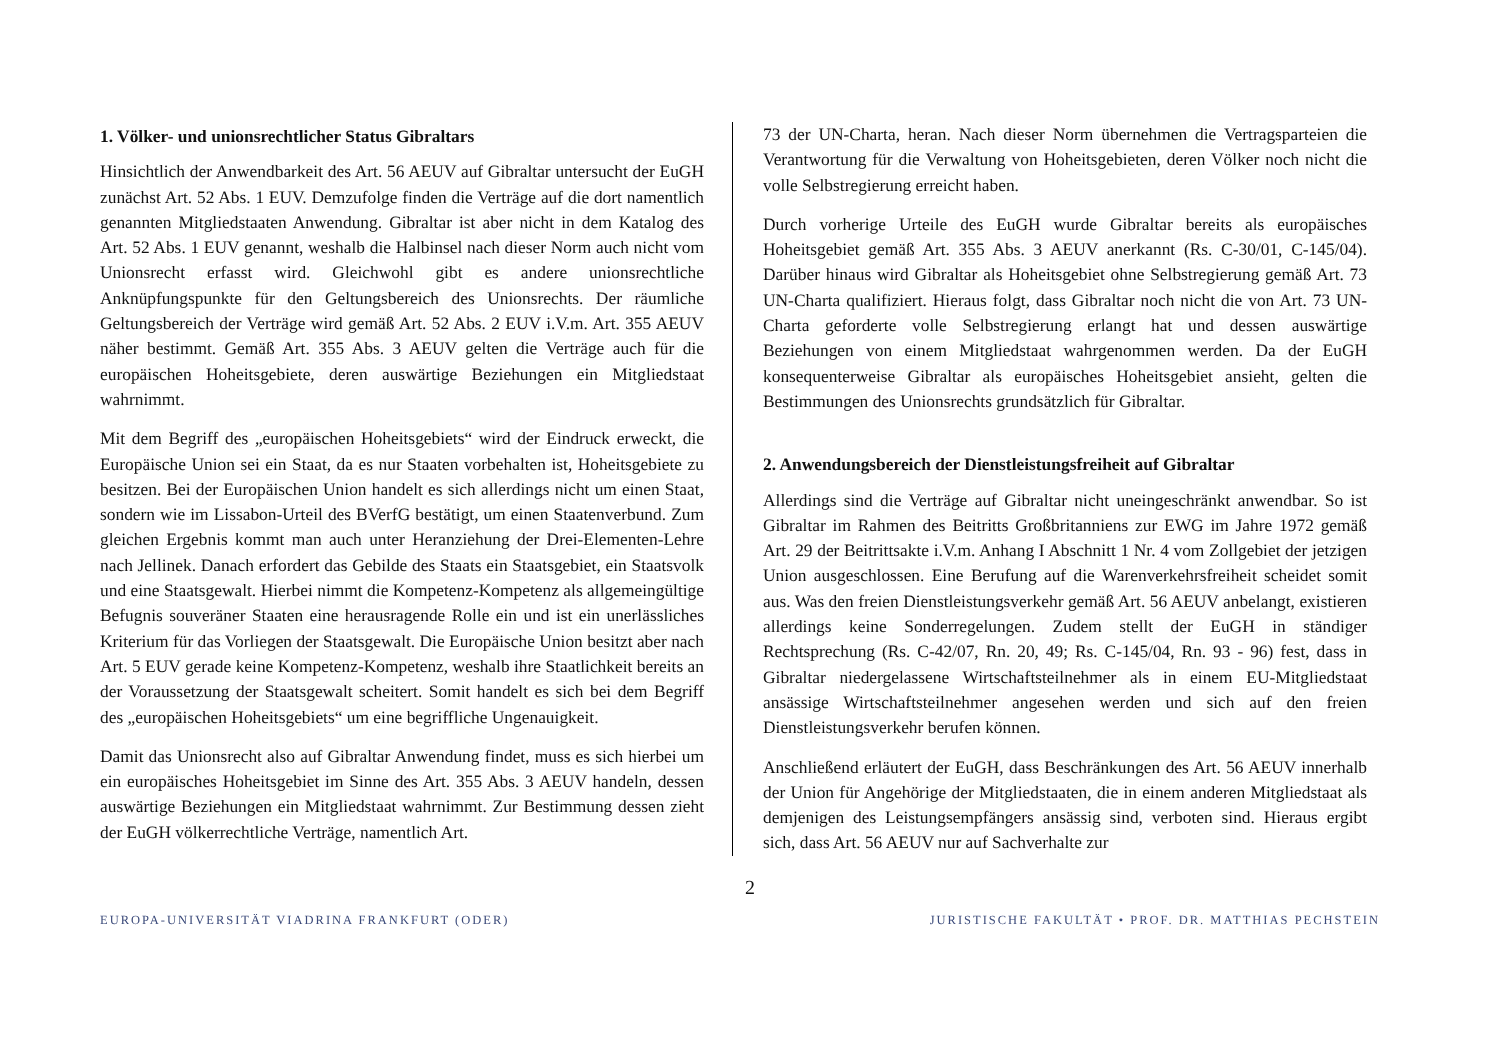1. Völker- und unionsrechtlicher Status Gibraltars
Hinsichtlich der Anwendbarkeit des Art. 56 AEUV auf Gibraltar untersucht der EuGH zunächst Art. 52 Abs. 1 EUV. Demzufolge finden die Verträge auf die dort namentlich genannten Mitgliedstaaten Anwendung. Gibraltar ist aber nicht in dem Katalog des Art. 52 Abs. 1 EUV genannt, weshalb die Halbinsel nach dieser Norm auch nicht vom Unionsrecht erfasst wird. Gleichwohl gibt es andere unionsrechtliche Anknüpfungspunkte für den Geltungsbereich des Unionsrechts. Der räumliche Geltungsbereich der Verträge wird gemäß Art. 52 Abs. 2 EUV i.V.m. Art. 355 AEUV näher bestimmt. Gemäß Art. 355 Abs. 3 AEUV gelten die Verträge auch für die europäischen Hoheitsgebiete, deren auswärtige Beziehungen ein Mitgliedstaat wahrnimmt.
Mit dem Begriff des „europäischen Hoheitsgebiets“ wird der Eindruck erweckt, die Europäische Union sei ein Staat, da es nur Staaten vorbehalten ist, Hoheitsgebiete zu besitzen. Bei der Europäischen Union handelt es sich allerdings nicht um einen Staat, sondern wie im Lissabon-Urteil des BVerfG bestätigt, um einen Staatenverbund. Zum gleichen Ergebnis kommt man auch unter Heranziehung der Drei-Elementen-Lehre nach Jellinek. Danach erfordert das Gebilde des Staats ein Staatsgebiet, ein Staatsvolk und eine Staatsgewalt. Hierbei nimmt die Kompetenz-Kompetenz als allgemeingültige Befugnis souveräner Staaten eine herausragende Rolle ein und ist ein unerlässliches Kriterium für das Vorliegen der Staatsgewalt. Die Europäische Union besitzt aber nach Art. 5 EUV gerade keine Kompetenz-Kompetenz, weshalb ihre Staatlichkeit bereits an der Voraussetzung der Staatsgewalt scheitert. Somit handelt es sich bei dem Begriff des „europäischen Hoheitsgebiets“ um eine begriffliche Ungenauigkeit.
Damit das Unionsrecht also auf Gibraltar Anwendung findet, muss es sich hierbei um ein europäisches Hoheitsgebiet im Sinne des Art. 355 Abs. 3 AEUV handeln, dessen auswärtige Beziehungen ein Mitgliedstaat wahrnimmt. Zur Bestimmung dessen zieht der EuGH völkerrechtliche Verträge, namentlich Art.
73 der UN-Charta, heran. Nach dieser Norm übernehmen die Vertragsparteien die Verantwortung für die Verwaltung von Hoheitsgebieten, deren Völker noch nicht die volle Selbstregierung erreicht haben.
Durch vorherige Urteile des EuGH wurde Gibraltar bereits als europäisches Hoheitsgebiet gemäß Art. 355 Abs. 3 AEUV anerkannt (Rs. C-30/01, C-145/04). Darüber hinaus wird Gibraltar als Hoheitsgebiet ohne Selbstregierung gemäß Art. 73 UN-Charta qualifiziert. Hieraus folgt, dass Gibraltar noch nicht die von Art. 73 UN-Charta geforderte volle Selbstregierung erlangt hat und dessen auswärtige Beziehungen von einem Mitgliedstaat wahrgenommen werden. Da der EuGH konsequenterweise Gibraltar als europäisches Hoheitsgebiet ansieht, gelten die Bestimmungen des Unionsrechts grundsätzlich für Gibraltar.
2. Anwendungsbereich der Dienstleistungsfreiheit auf Gibraltar
Allerdings sind die Verträge auf Gibraltar nicht uneingeschränkt anwendbar. So ist Gibraltar im Rahmen des Beitritts Großbritanniens zur EWG im Jahre 1972 gemäß Art. 29 der Beitrittsakte i.V.m. Anhang I Abschnitt 1 Nr. 4 vom Zollgebiet der jetzigen Union ausgeschlossen. Eine Berufung auf die Warenverkehrsfreiheit scheidet somit aus. Was den freien Dienstleistungsverkehr gemäß Art. 56 AEUV anbelangt, existieren allerdings keine Sonderregelungen. Zudem stellt der EuGH in ständiger Rechtsprechung (Rs. C-42/07, Rn. 20, 49; Rs. C-145/04, Rn. 93 - 96) fest, dass in Gibraltar niedergelassene Wirtschaftsteilnehmer als in einem EU-Mitgliedstaat ansässige Wirtschaftsteilnehmer angesehen werden und sich auf den freien Dienstleistungsverkehr berufen können.
Anschließend erläutert der EuGH, dass Beschränkungen des Art. 56 AEUV innerhalb der Union für Angehörige der Mitgliedstaaten, die in einem anderen Mitgliedstaat als demjenigen des Leistungsempfängers ansässig sind, verboten sind. Hieraus ergibt sich, dass Art. 56 AEUV nur auf Sachverhalte zur
2
EUROPA-UNIVERSITÄT VIADRINA FRANKFURT (ODER) JURISTISCHE FAKULTÄT • PROF. DR. MATTHIAS PECHSTEIN